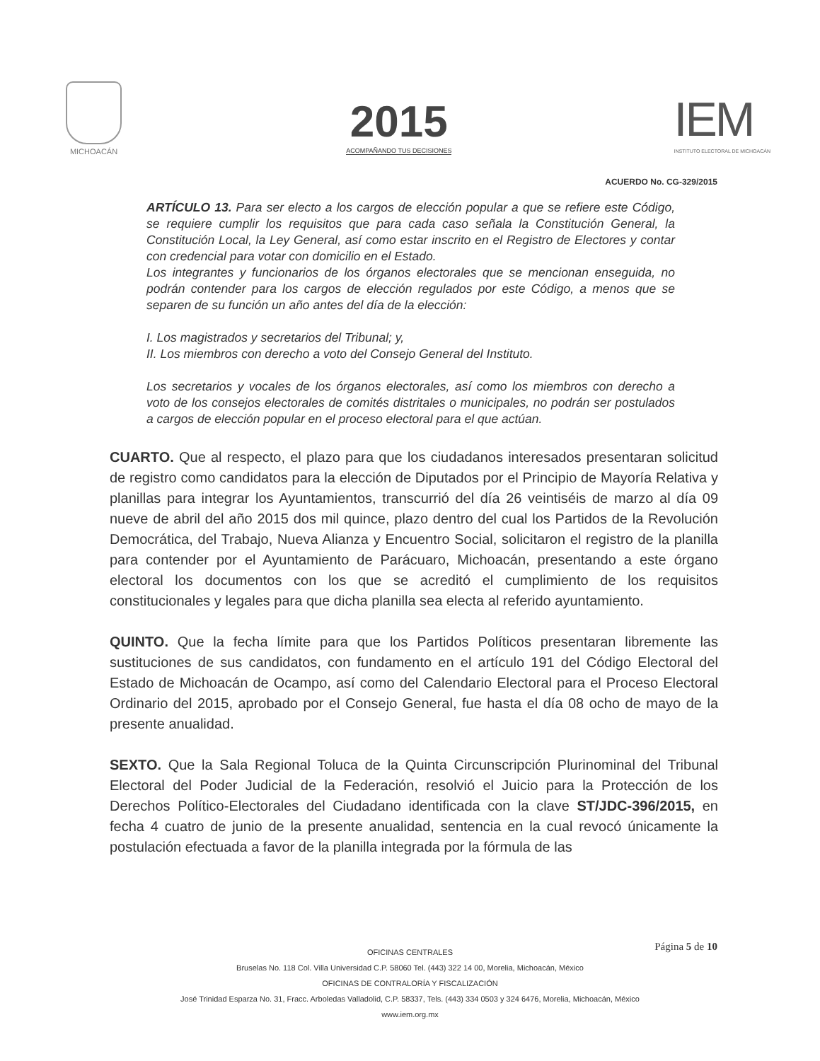MICHOACÁN
2015
ACOMPAÑANDO TUS DECISIONES
IEM
INSTITUTO ELECTORAL DE MICHOACÁN
ACUERDO No. CG-329/2015
ARTÍCULO 13. Para ser electo a los cargos de elección popular a que se refiere este Código, se requiere cumplir los requisitos que para cada caso señala la Constitución General, la Constitución Local, la Ley General, así como estar inscrito en el Registro de Electores y contar con credencial para votar con domicilio en el Estado.
Los integrantes y funcionarios de los órganos electorales que se mencionan enseguida, no podrán contender para los cargos de elección regulados por este Código, a menos que se separen de su función un año antes del día de la elección:
I. Los magistrados y secretarios del Tribunal; y,
II. Los miembros con derecho a voto del Consejo General del Instituto.
Los secretarios y vocales de los órganos electorales, así como los miembros con derecho a voto de los consejos electorales de comités distritales o municipales, no podrán ser postulados a cargos de elección popular en el proceso electoral para el que actúan.
CUARTO. Que al respecto, el plazo para que los ciudadanos interesados presentaran solicitud de registro como candidatos para la elección de Diputados por el Principio de Mayoría Relativa y planillas para integrar los Ayuntamientos, transcurrió del día 26 veintiséis de marzo al día 09 nueve de abril del año 2015 dos mil quince, plazo dentro del cual los Partidos de la Revolución Democrática, del Trabajo, Nueva Alianza y Encuentro Social, solicitaron el registro de la planilla para contender por el Ayuntamiento de Parácuaro, Michoacán, presentando a este órgano electoral los documentos con los que se acreditó el cumplimiento de los requisitos constitucionales y legales para que dicha planilla sea electa al referido ayuntamiento.
QUINTO. Que la fecha límite para que los Partidos Políticos presentaran libremente las sustituciones de sus candidatos, con fundamento en el artículo 191 del Código Electoral del Estado de Michoacán de Ocampo, así como del Calendario Electoral para el Proceso Electoral Ordinario del 2015, aprobado por el Consejo General, fue hasta el día 08 ocho de mayo de la presente anualidad.
SEXTO. Que la Sala Regional Toluca de la Quinta Circunscripción Plurinominal del Tribunal Electoral del Poder Judicial de la Federación, resolvió el Juicio para la Protección de los Derechos Político-Electorales del Ciudadano identificada con la clave ST/JDC-396/2015, en fecha 4 cuatro de junio de la presente anualidad, sentencia en la cual revocó únicamente la postulación efectuada a favor de la planilla integrada por la fórmula de las
Página 5 de 10
OFICINAS CENTRALES
Bruselas No. 118 Col. Villa Universidad C.P. 58060 Tel. (443) 322 14 00, Morelia, Michoacán, México
OFICINAS DE CONTRALORÍA Y FISCALIZACIÓN
José Trinidad Esparza No. 31, Fracc. Arboledas Valladolid, C.P. 58337, Tels. (443) 334 0503 y 324 6476, Morelia, Michoacán, México
www.iem.org.mx